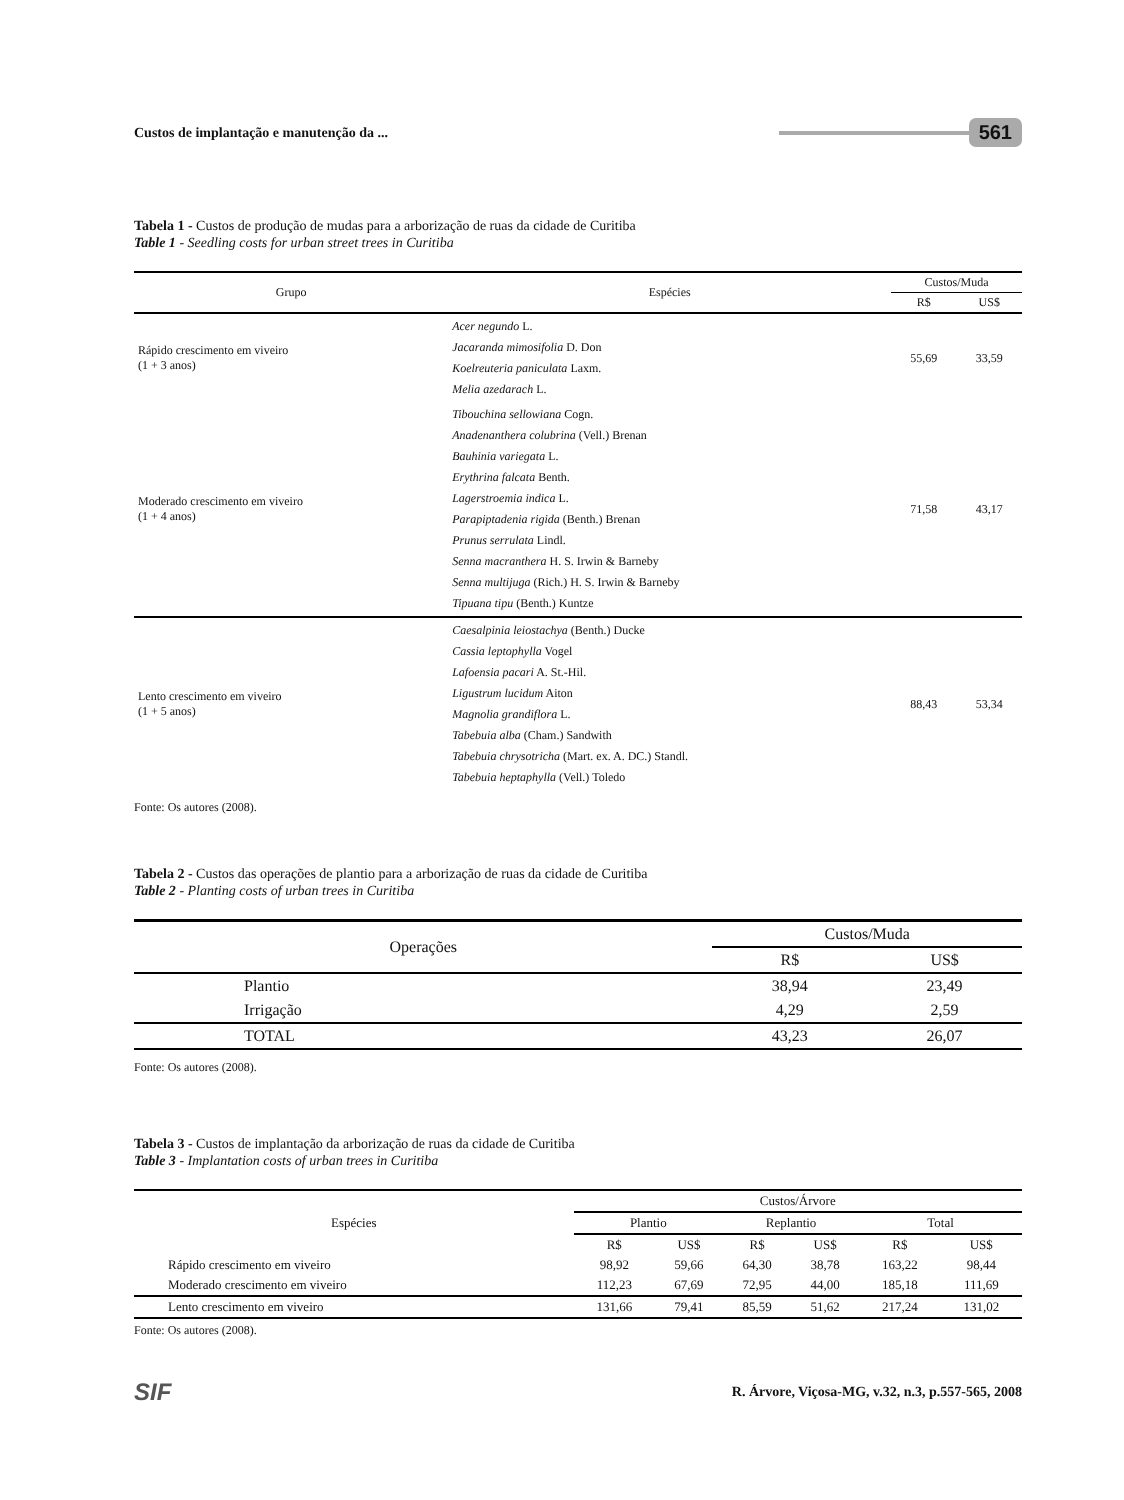Custos de implantação e manutenção da ... 561
Tabela 1 - Custos de produção de mudas para a arborização de ruas da cidade de Curitiba
Table 1 - Seedling costs for urban street trees in Curitiba
| Grupo | Espécies | Custos/Muda | |
| --- | --- | --- | --- |
| | | R$ | US$ |
| Rápido crescimento em viveiro (1 + 3 anos) | Acer negundo L. Jacaranda mimosifolia D. Don Koelreuteria paniculata Laxm. Melia azedarach L. | 55,69 | 33,59 |
| Moderado crescimento em viveiro (1 + 4 anos) | Tibouchina sellowiana Cogn. Anadenanthera colubrina (Vell.) Brenan Bauhinia variegata L. Erythrina falcata Benth. Lagerstroemia indica L. Parapiptadenia rigida (Benth.) Brenan Prunus serrulata Lindl. Senna macranthera H. S. Irwin & Barneby Senna multijuga (Rich.) H. S. Irwin & Barneby Tipuana tipu (Benth.) Kuntze | 71,58 | 43,17 |
| Lento crescimento em viveiro (1 + 5 anos) | Caesalpinia leiostachya (Benth.) Ducke Cassia leptophylla Vogel Lafoensia pacari A. St.-Hil. Ligustrum lucidum Aiton Magnolia grandiflora L. Tabebuia alba (Cham.) Sandwith Tabebuia chrysotricha (Mart. ex. A. DC.) Standl. Tabebuia heptaphylla (Vell.) Toledo | 88,43 | 53,34 |
Fonte: Os autores (2008).
Tabela 2 - Custos das operações de plantio para a arborização de ruas da cidade de Curitiba
Table 2 - Planting costs of urban trees in Curitiba
| Operações | Custos/Muda | |
| --- | --- | --- |
| | R$ | US$ |
| Plantio | 38,94 | 23,49 |
| Irrigação | 4,29 | 2,59 |
| TOTAL | 43,23 | 26,07 |
Fonte: Os autores (2008).
Tabela 3 - Custos de implantação da arborização de ruas da cidade de Curitiba
Table 3 - Implantation costs of urban trees in Curitiba
| Espécies | Custos/Árvore | | | | | |
| --- | --- | --- | --- | --- | --- | --- |
| | Plantio | | Replantio | | Total | |
| | R$ | US$ | R$ | US$ | R$ | US$ |
| Rápido crescimento em viveiro | 98,92 | 59,66 | 64,30 | 38,78 | 163,22 | 98,44 |
| Moderado crescimento em viveiro | 112,23 | 67,69 | 72,95 | 44,00 | 185,18 | 111,69 |
| Lento crescimento em viveiro | 131,66 | 79,41 | 85,59 | 51,62 | 217,24 | 131,02 |
Fonte: Os autores (2008).
SIF R. Árvore, Viçosa-MG, v.32, n.3, p.557-565, 2008